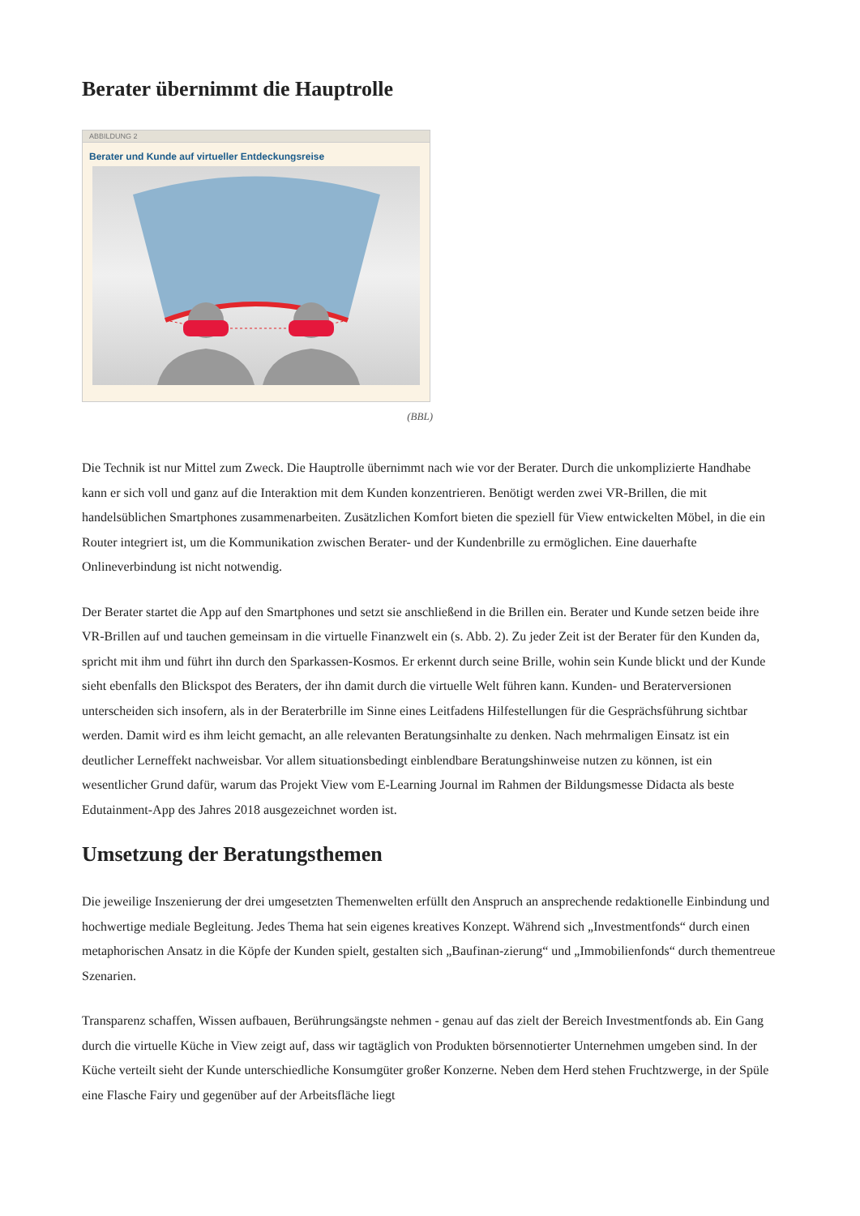Berater übernimmt die Hauptrolle
ABBILDUNG 2
Berater und Kunde auf virtueller Entdeckungsreise
(BBL)
Die Technik ist nur Mittel zum Zweck. Die Hauptrolle übernimmt nach wie vor der Berater. Durch die unkomplizierte Handhabe kann er sich voll und ganz auf die Interaktion mit dem Kunden konzentrieren. Benötigt werden zwei VR-Brillen, die mit handelsüblichen Smartphones zusammenarbeiten. Zusätzlichen Komfort bieten die speziell für View entwickelten Möbel, in die ein Router integriert ist, um die Kommunikation zwischen Berater- und der Kundenbrille zu ermöglichen. Eine dauerhafte Onlineverbindung ist nicht notwendig.
Der Berater startet die App auf den Smartphones und setzt sie anschließend in die Brillen ein. Berater und Kunde setzen beide ihre VR-Brillen auf und tauchen gemeinsam in die virtuelle Finanzwelt ein (s. Abb. 2). Zu jeder Zeit ist der Berater für den Kunden da, spricht mit ihm und führt ihn durch den Sparkassen-Kosmos. Er erkennt durch seine Brille, wohin sein Kunde blickt und der Kunde sieht ebenfalls den Blickspot des Beraters, der ihn damit durch die virtuelle Welt führen kann. Kunden- und Beraterversionen unterscheiden sich insofern, als in der Beraterbrille im Sinne eines Leitfadens Hilfestellungen für die Gesprächsführung sichtbar werden. Damit wird es ihm leicht gemacht, an alle relevanten Beratungsinhalte zu denken. Nach mehrmaligen Einsatz ist ein deutlicher Lerneffekt nachweisbar. Vor allem situationsbedingt einblendbare Beratungshinweise nutzen zu können, ist ein wesentlicher Grund dafür, warum das Projekt View vom E-Learning Journal im Rahmen der Bildungsmesse Didacta als beste Edutainment-App des Jahres 2018 ausgezeichnet worden ist.
Umsetzung der Beratungsthemen
Die jeweilige Inszenierung der drei umgesetzten Themenwelten erfüllt den Anspruch an ansprechende redaktionelle Einbindung und hochwertige mediale Begleitung. Jedes Thema hat sein eigenes kreatives Konzept. Während sich „Investmentfonds“ durch einen metaphorischen Ansatz in die Köpfe der Kunden spielt, gestalten sich „Baufinan-zierung“ und „Immobilienfonds“ durch thementreue Szenarien.
Transparenz schaffen, Wissen aufbauen, Berührungsängste nehmen - genau auf das zielt der Bereich Investmentfonds ab. Ein Gang durch die virtuelle Küche in View zeigt auf, dass wir tagtäglich von Produkten börsennotierter Unternehmen umgeben sind. In der Küche verteilt sieht der Kunde unterschiedliche Konsumgüter großer Konzerne. Neben dem Herd stehen Fruchtzwerge, in der Spüle eine Flasche Fairy und gegenüber auf der Arbeitsfläche liegt